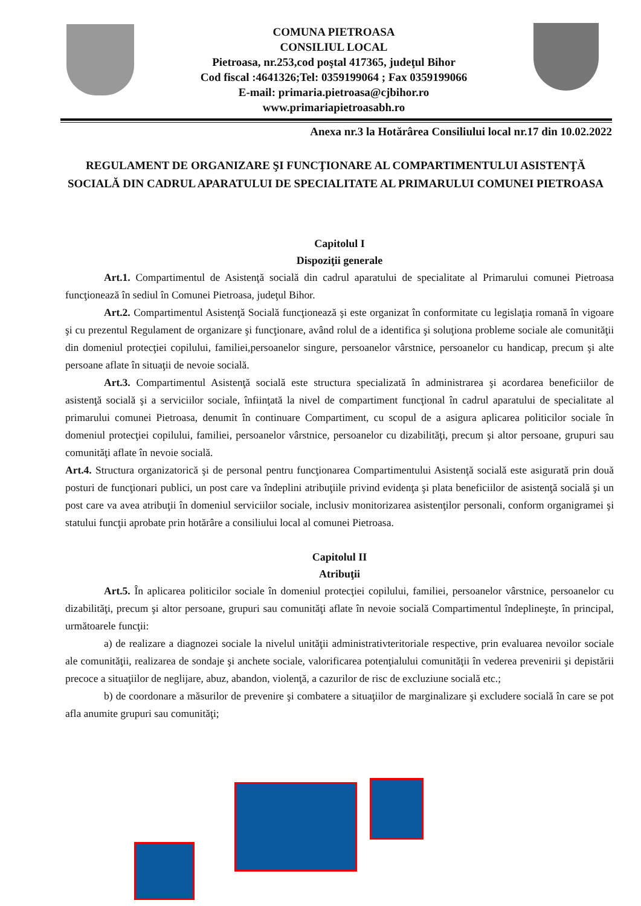COMUNA PIETROASA
CONSILIUL LOCAL
Pietroasa, nr.253,cod poştal 417365, judeţul Bihor
Cod fiscal :4641326;Tel: 0359199064 ; Fax 0359199066
E-mail: primaria.pietroasa@cjbihor.ro
www.primariapietroasabh.ro
Anexa nr.3 la Hotărârea Consiliului local nr.17 din 10.02.2022
REGULAMENT DE ORGANIZARE ŞI FUNCŢIONARE AL COMPARTIMENTULUI ASISTENŢĂ SOCIALĂ DIN CADRUL APARATULUI DE SPECIALITATE AL PRIMARULUI COMUNEI PIETROASA
Capitolul I
Dispoziţii generale
Art.1. Compartimentul de Asistenţă socială din cadrul aparatului de specialitate al Primarului comunei Pietroasa funcţionează în sediul în Comunei Pietroasa, judeţul Bihor.
Art.2. Compartimentul Asistenţă Socială funcţionează şi este organizat în conformitate cu legislaţia romană în vigoare şi cu prezentul Regulament de organizare şi funcţionare, având rolul de a identifica şi soluţiona probleme sociale ale comunităţii din domeniul protecţiei copilului, familiei,persoanelor singure, persoanelor vârstnice, persoanelor cu handicap, precum şi alte persoane aflate în situaţii de nevoie socială.
Art.3. Compartimentul Asistenţă socială este structura specializată în administrarea şi acordarea beneficiilor de asistenţă socială şi a serviciilor sociale, înfiinţată la nivel de compartiment funcţional în cadrul aparatului de specialitate al primarului comunei Pietroasa, denumit în continuare Compartiment, cu scopul de a asigura aplicarea politicilor sociale în domeniul protecţiei copilului, familiei, persoanelor vârstnice, persoanelor cu dizabilităţi, precum şi altor persoane, grupuri sau comunităţi aflate în nevoie socială.
Art.4. Structura organizatorică şi de personal pentru funcţionarea Compartimentului Asistenţă socială este asigurată prin două posturi de funcţionari publici, un post care va îndeplini atribuţiile privind evidenţa şi plata beneficiilor de asistenţă socială şi un post care va avea atribuţii în domeniul serviciilor sociale, inclusiv monitorizarea asistenţilor personali, conform organigramei şi statului funcţii aprobate prin hotărâre a consiliului local al comunei Pietroasa.
Capitolul II
Atribuţii
Art.5. În aplicarea politicilor sociale în domeniul protecţiei copilului, familiei, persoanelor vârstnice, persoanelor cu dizabilităţi, precum şi altor persoane, grupuri sau comunităţi aflate în nevoie socială Compartimentul îndeplineşte, în principal, următoarele funcţii:
a) de realizare a diagnozei sociale la nivelul unităţii administrativteritoriale respective, prin evaluarea nevoilor sociale ale comunităţii, realizarea de sondaje şi anchete sociale, valorificarea potenţialului comunităţii în vederea prevenirii şi depistării precoce a situaţiilor de neglijare, abuz, abandon, violenţă, a cazurilor de risc de excluziune socială etc.;
b) de coordonare a măsurilor de prevenire şi combatere a situaţiilor de marginalizare şi excludere socială în care se pot afla anumite grupuri sau comunităţi;